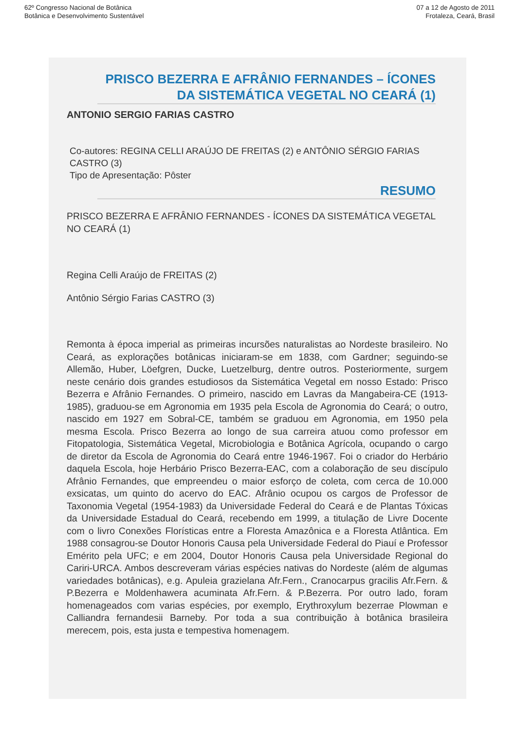62º Congresso Nacional de Botânica
Botânica e Desenvolvimento Sustentável
07 a 12 de Agosto de 2011
Frotaleza, Ceará, Brasil
PRISCO BEZERRA E AFRÂNIO FERNANDES – ÍCONES DA SISTEMÁTICA VEGETAL NO CEARÁ (1)
ANTONIO SERGIO FARIAS CASTRO
Co-autores: REGINA CELLI ARAÚJO DE FREITAS (2) e ANTÔNIO SÉRGIO FARIAS CASTRO (3)
Tipo de Apresentação: Pôster
RESUMO
PRISCO BEZERRA E AFRÂNIO FERNANDES - ÍCONES DA SISTEMÁTICA VEGETAL NO CEARÁ (1)
Regina Celli Araújo de FREITAS (2)
Antônio Sérgio Farias CASTRO (3)
Remonta à época imperial as primeiras incursões naturalistas ao Nordeste brasileiro. No Ceará, as explorações botânicas iniciaram-se em 1838, com Gardner; seguindo-se Allemão, Huber, Löefgren, Ducke, Luetzelburg, dentre outros. Posteriormente, surgem neste cenário dois grandes estudiosos da Sistemática Vegetal em nosso Estado: Prisco Bezerra e Afrânio Fernandes. O primeiro, nascido em Lavras da Mangabeira-CE (1913-1985), graduou-se em Agronomia em 1935 pela Escola de Agronomia do Ceará; o outro, nascido em 1927 em Sobral-CE, também se graduou em Agronomia, em 1950 pela mesma Escola. Prisco Bezerra ao longo de sua carreira atuou como professor em Fitopatologia, Sistemática Vegetal, Microbiologia e Botânica Agrícola, ocupando o cargo de diretor da Escola de Agronomia do Ceará entre 1946-1967. Foi o criador do Herbário daquela Escola, hoje Herbário Prisco Bezerra-EAC, com a colaboração de seu discípulo Afrânio Fernandes, que empreendeu o maior esforço de coleta, com cerca de 10.000 exsicatas, um quinto do acervo do EAC. Afrânio ocupou os cargos de Professor de Taxonomia Vegetal (1954-1983) da Universidade Federal do Ceará e de Plantas Tóxicas da Universidade Estadual do Ceará, recebendo em 1999, a titulação de Livre Docente com o livro Conexões Florísticas entre a Floresta Amazônica e a Floresta Atlântica. Em 1988 consagrou-se Doutor Honoris Causa pela Universidade Federal do Piauí e Professor Emérito pela UFC; e em 2004, Doutor Honoris Causa pela Universidade Regional do Cariri-URCA. Ambos descreveram várias espécies nativas do Nordeste (além de algumas variedades botânicas), e.g. Apuleia grazielana Afr.Fern., Cranocarpus gracilis Afr.Fern. & P.Bezerra e Moldenhawera acuminata Afr.Fern. & P.Bezerra. Por outro lado, foram homenageados com varias espécies, por exemplo, Erythroxylum bezerrae Plowman e Calliandra fernandesii Barneby. Por toda a sua contribuição à botânica brasileira merecem, pois, esta justa e tempestiva homenagem.